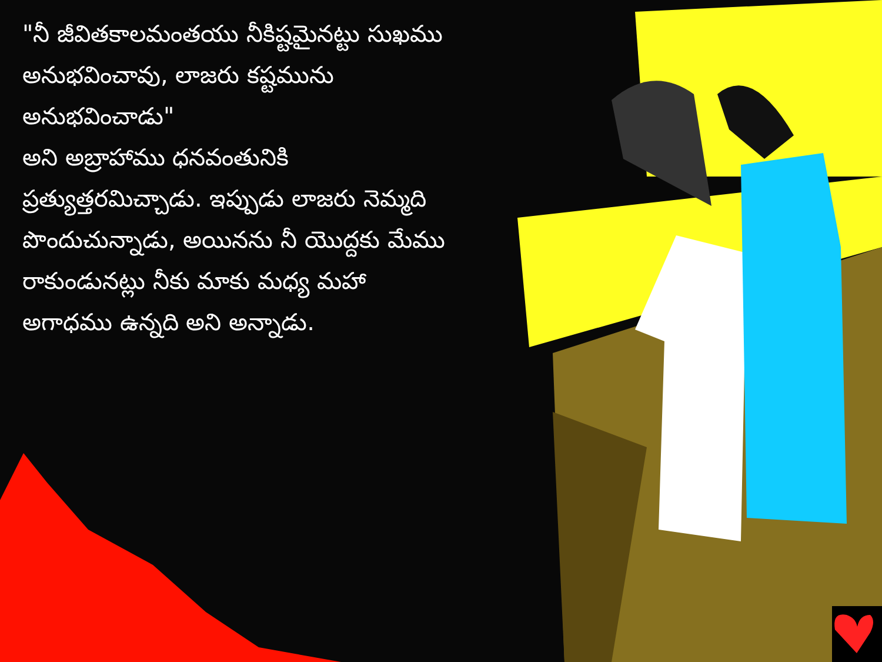"నీ జీవితకాలమంతయు నీకిష్టమైనట్టు సుఖము అనుభవించావు, లాజరు కష్టమును అనుభవించాడు"
అని అబ్రాహాము ధనవంతునికి ప్రత్యుత్తరమిచ్చాడు. ఇప్పుడు లాజరు నెమ్మది పొందుచున్నాడు, అయినను నీ యొద్దకు మేము రాకుండునట్లు నీకు మాకు మధ్య మహా అగాధము ఉన్నది అని అన్నాడు.